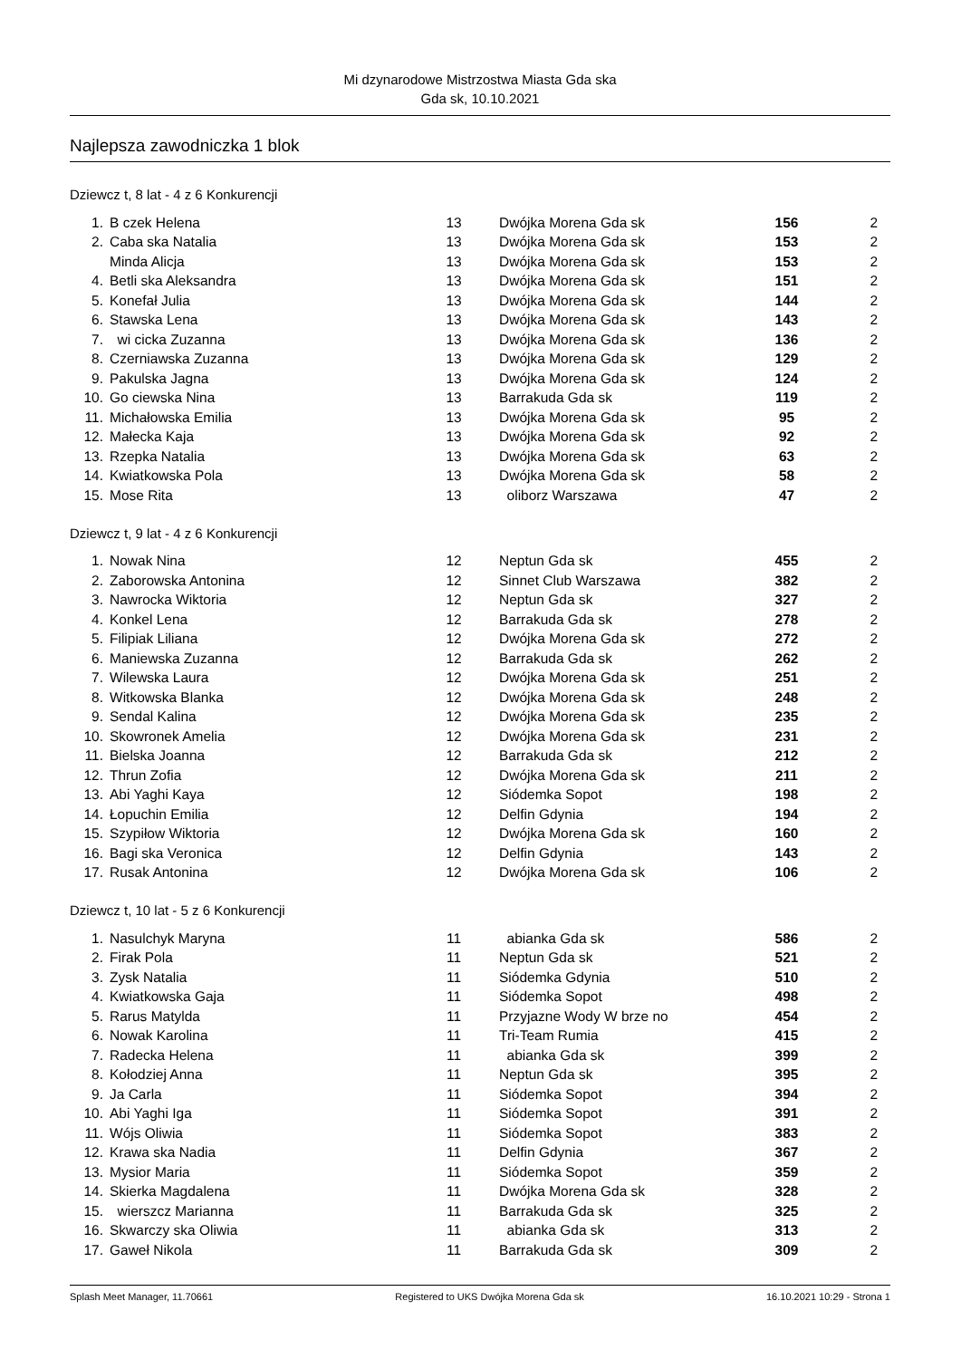Mi dzynarodowe Mistrzostwa Miasta Gda ska
Gda sk, 10.10.2021
Najlepsza zawodniczka 1 blok
Dziewcz t, 8 lat - 4 z 6 Konkurencji
| 1. | B czek Helena | 13 | Dwójka Morena Gda sk | 156 | 2 |
| 2. | Caba ska Natalia | 13 | Dwójka Morena Gda sk | 153 | 2 |
| | Minda Alicja | 13 | Dwójka Morena Gda sk | 153 | 2 |
| 4. | Betli ska Aleksandra | 13 | Dwójka Morena Gda sk | 151 | 2 |
| 5. | Konefał Julia | 13 | Dwójka Morena Gda sk | 144 | 2 |
| 6. | Stawska Lena | 13 | Dwójka Morena Gda sk | 143 | 2 |
| 7. | wi cicka Zuzanna | 13 | Dwójka Morena Gda sk | 136 | 2 |
| 8. | Czerniawska Zuzanna | 13 | Dwójka Morena Gda sk | 129 | 2 |
| 9. | Pakulska Jagna | 13 | Dwójka Morena Gda sk | 124 | 2 |
| 10. | Go ciewska Nina | 13 | Barrakuda Gda sk | 119 | 2 |
| 11. | Michałowska Emilia | 13 | Dwójka Morena Gda sk | 95 | 2 |
| 12. | Małecka Kaja | 13 | Dwójka Morena Gda sk | 92 | 2 |
| 13. | Rzepka Natalia | 13 | Dwójka Morena Gda sk | 63 | 2 |
| 14. | Kwiatkowska Pola | 13 | Dwójka Morena Gda sk | 58 | 2 |
| 15. | Mose Rita | 13 | oliborz Warszawa | 47 | 2 |
Dziewcz t, 9 lat - 4 z 6 Konkurencji
| 1. | Nowak Nina | 12 | Neptun Gda sk | 455 | 2 |
| 2. | Zaborowska Antonina | 12 | Sinnet Club Warszawa | 382 | 2 |
| 3. | Nawrocka Wiktoria | 12 | Neptun Gda sk | 327 | 2 |
| 4. | Konkel Lena | 12 | Barrakuda Gda sk | 278 | 2 |
| 5. | Filipiak Liliana | 12 | Dwójka Morena Gda sk | 272 | 2 |
| 6. | Maniewska Zuzanna | 12 | Barrakuda Gda sk | 262 | 2 |
| 7. | Wilewska Laura | 12 | Dwójka Morena Gda sk | 251 | 2 |
| 8. | Witkowska Blanka | 12 | Dwójka Morena Gda sk | 248 | 2 |
| 9. | Sendal Kalina | 12 | Dwójka Morena Gda sk | 235 | 2 |
| 10. | Skowronek Amelia | 12 | Dwójka Morena Gda sk | 231 | 2 |
| 11. | Bielska Joanna | 12 | Barrakuda Gda sk | 212 | 2 |
| 12. | Thrun Zofia | 12 | Dwójka Morena Gda sk | 211 | 2 |
| 13. | Abi Yaghi Kaya | 12 | Siódemka Sopot | 198 | 2 |
| 14. | Łopuchin Emilia | 12 | Delfin Gdynia | 194 | 2 |
| 15. | Szypiłow Wiktoria | 12 | Dwójka Morena Gda sk | 160 | 2 |
| 16. | Bagi ska Veronica | 12 | Delfin Gdynia | 143 | 2 |
| 17. | Rusak Antonina | 12 | Dwójka Morena Gda sk | 106 | 2 |
Dziewcz t, 10 lat - 5 z 6 Konkurencji
| 1. | Nasulchyk Maryna | 11 | abianka Gda sk | 586 | 2 |
| 2. | Firak Pola | 11 | Neptun Gda sk | 521 | 2 |
| 3. | Zysk Natalia | 11 | Siódemka Gdynia | 510 | 2 |
| 4. | Kwiatkowska Gaja | 11 | Siódemka Sopot | 498 | 2 |
| 5. | Rarus Matylda | 11 | Przyjazne Wody W brze no | 454 | 2 |
| 6. | Nowak Karolina | 11 | Tri-Team Rumia | 415 | 2 |
| 7. | Radecka Helena | 11 | abianka Gda sk | 399 | 2 |
| 8. | Kołodziej Anna | 11 | Neptun Gda sk | 395 | 2 |
| 9. | Ja Carla | 11 | Siódemka Sopot | 394 | 2 |
| 10. | Abi Yaghi Iga | 11 | Siódemka Sopot | 391 | 2 |
| 11. | Wójs Oliwia | 11 | Siódemka Sopot | 383 | 2 |
| 12. | Krawa ska Nadia | 11 | Delfin Gdynia | 367 | 2 |
| 13. | Mysior Maria | 11 | Siódemka Sopot | 359 | 2 |
| 14. | Skierka Magdalena | 11 | Dwójka Morena Gda sk | 328 | 2 |
| 15. | wierszcz Marianna | 11 | Barrakuda Gda sk | 325 | 2 |
| 16. | Skwarczy ska Oliwia | 11 | abianka Gda sk | 313 | 2 |
| 17. | Gaweł Nikola | 11 | Barrakuda Gda sk | 309 | 2 |
Splash Meet Manager, 11.70661 Registered to UKS Dwójka Morena Gda sk 16.10.2021 10:29 - Strona 1